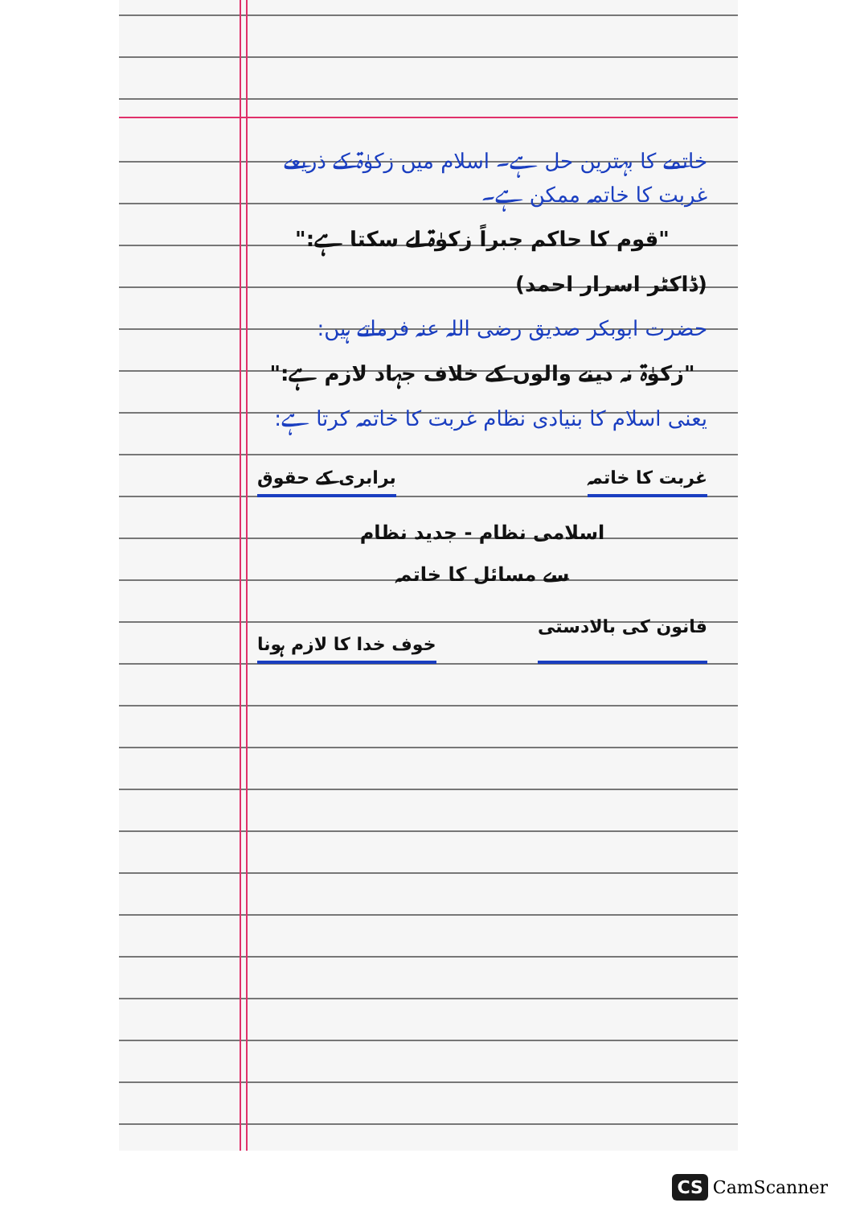خاتمے کا بہترین حل ہے۔ اسلام میں زکوٰۃ کے ذریعے غربت کا خاتمہ ممکن ہے۔
"قوم کا حاکم جبراً زکوٰۃ لے سکتا ہے:"
(ڈاکٹر اسرار احمد)
حضرت ابوبکر صدیق رضی اللہ عنہ فرماتے ہیں:
"زکوٰۃ نہ دینے والوں کے خلاف جہاد لازم ہے:"
یعنی اسلام کا بنیادی نظام غربت کا خاتمہ کرتا ہے:
غربت کا خاتمہ برابری کے حقوق
اسلامی نظام - جدید نظام
سے مسائل کا خاتمہ
قانون کی بالادستی خوف خدا کا لازم ہونا
CS CamScanner